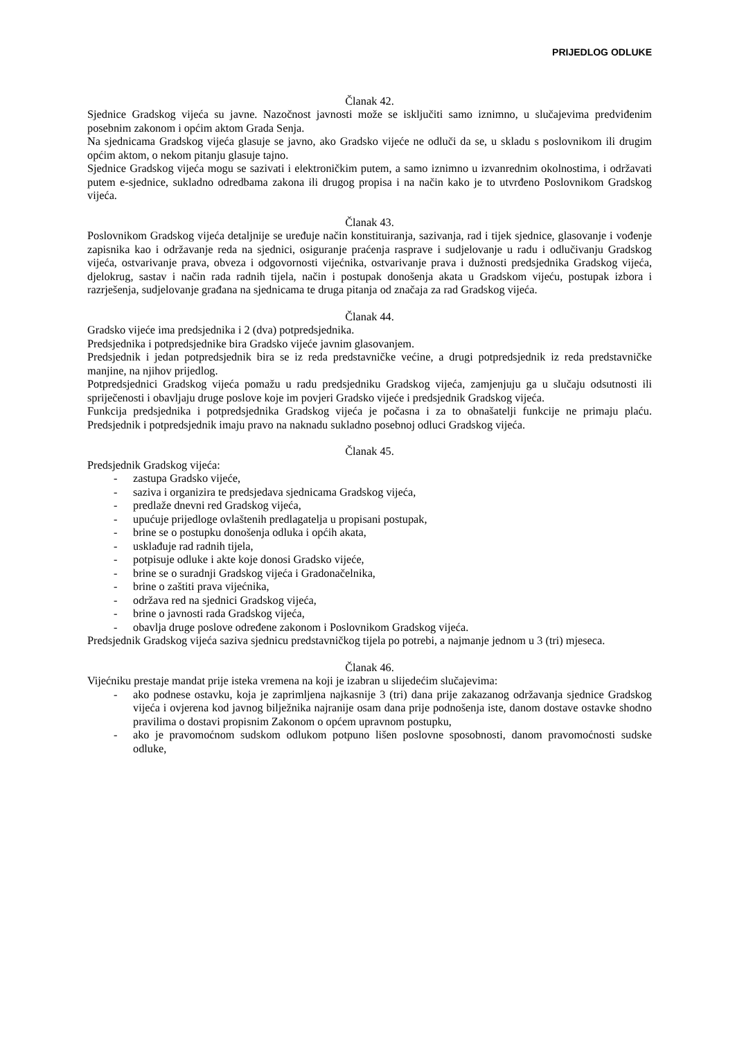PRIJEDLOG ODLUKE
Članak 42.
Sjednice Gradskog vijeća su javne. Nazočnost javnosti može se isključiti samo iznimno, u slučajevima predviđenim posebnim zakonom i općim aktom Grada Senja.
Na sjednicama Gradskog vijeća glasuje se javno, ako Gradsko vijeće ne odluči da se, u skladu s poslovnikom ili drugim općim aktom, o nekom pitanju glasuje tajno.
Sjednice Gradskog vijeća mogu se sazivati i elektroničkim putem, a samo iznimno u izvanrednim okolnostima, i održavati putem e-sjednice, sukladno odredbama zakona ili drugog propisa i na način kako je to utvrđeno Poslovnikom Gradskog vijeća.
Članak 43.
Poslovnikom Gradskog vijeća detaljnije se uređuje način konstituiranja, sazivanja, rad i tijek sjednice, glasovanje i vođenje zapisnika kao i održavanje reda na sjednici, osiguranje praćenja rasprave i sudjelovanje u radu i odlučivanju Gradskog vijeća, ostvarivanje prava, obveza i odgovornosti vijećnika, ostvarivanje prava i dužnosti predsjednika Gradskog vijeća, djelokrug, sastav i način rada radnih tijela, način i postupak donošenja akata u Gradskom vijeću, postupak izbora i razrješenja, sudjelovanje građana na sjednicama te druga pitanja od značaja za rad Gradskog vijeća.
Članak 44.
Gradsko vijeće ima predsjednika i 2 (dva) potpredsjednika.
Predsjednika i potpredsjednike bira Gradsko vijeće javnim glasovanjem.
Predsjednik i jedan potpredsjednik bira se iz reda predstavničke većine, a drugi potpredsjednik iz reda predstavničke manjine, na njihov prijedlog.
Potpredsjednici Gradskog vijeća pomažu u radu predsjedniku Gradskog vijeća, zamjenjuju ga u slučaju odsutnosti ili spriječenosti i obavljaju druge poslove koje im povjeri Gradsko vijeće i predsjednik Gradskog vijeća.
Funkcija predsjednika i potpredsjednika Gradskog vijeća je počasna i za to obnašatelji funkcije ne primaju plaću. Predsjednik i potpredsjednik imaju pravo na naknadu sukladno posebnoj odluci Gradskog vijeća.
Članak 45.
Predsjednik Gradskog vijeća:
- zastupa Gradsko vijeće,
- saziva i organizira te predsjedava sjednicama Gradskog vijeća,
- predlaže dnevni red Gradskog vijeća,
- upućuje prijedloge ovlaštenih predlagatelja u propisani postupak,
- brine se o postupku donošenja odluka i općih akata,
- usklađuje rad radnih tijela,
- potpisuje odluke i akte koje donosi Gradsko vijeće,
- brine se o suradnji Gradskog vijeća i Gradonačelnika,
- brine o zaštiti prava vijećnika,
- održava red na sjednici Gradskog vijeća,
- brine o javnosti rada Gradskog vijeća,
- obavlja druge poslove određene zakonom i Poslovnikom Gradskog vijeća.
Predsjednik Gradskog vijeća saziva sjednicu predstavničkog tijela po potrebi, a najmanje jednom u 3 (tri) mjeseca.
Članak 46.
Vijećniku prestaje mandat prije isteka vremena na koji je izabran u slijedećim slučajevima:
- ako podnese ostavku, koja je zaprimljena najkasnije 3 (tri) dana prije zakazanog održavanja sjednice Gradskog vijeća i ovjerena kod javnog bilježnika najranije osam dana prije podnošenja iste, danom dostave ostavke shodno pravilima o dostavi propisnim Zakonom o općem upravnom postupku,
- ako je pravomoćnom sudskom odlukom potpuno lišen poslovne sposobnosti, danom pravomoćnosti sudske odluke,